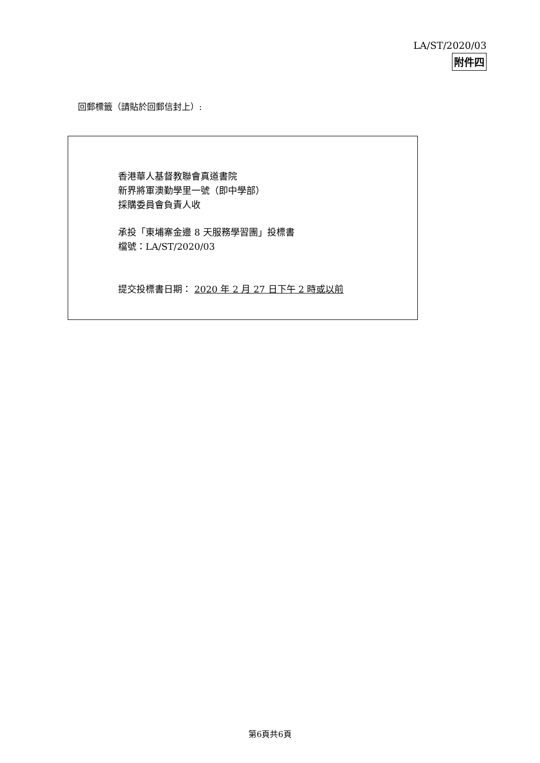LA/ST/2020/03
附件四
回郵標籤（請貼於回郵信封上）:
香港華人基督教聯會真道書院
新界將軍澳勤學里一號（即中學部）
採購委員會負責人收
承投「東埔寨金邊 8 天服務學習團」投標書
檔號：LA/ST/2020/03
提交投標書日期： 2020 年 2 月 27 日下午 2 時或以前
第6頁共6頁